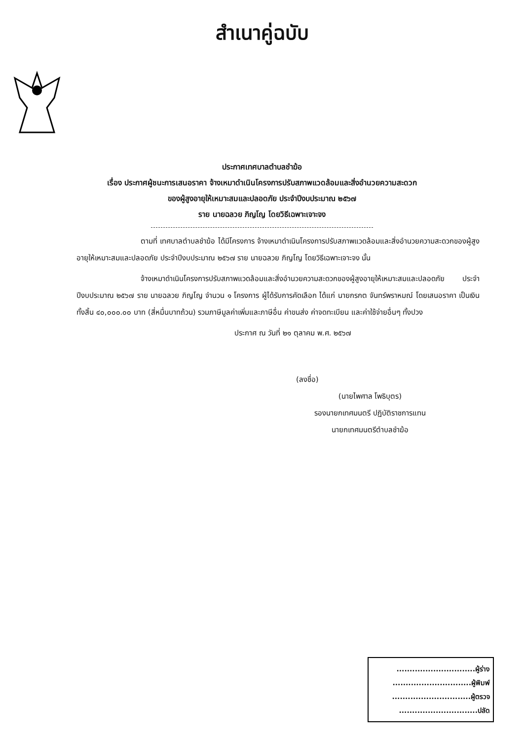สำเนาคู่ฉบับ
ประกาศเทศบาลตำบลชำฆ้อ
เรื่อง ประกาศผู้ชนะการเสนอราคา จ้างเหมาดำเนินโครงการปรับสภาพแวดล้อมและสิ่งอำนวยความสะดวก
ของผู้สูงอายุให้เหมาะสมและปลอดภัย ประจำปีงบประมาณ ๒๕๖๗
ราย นายฉลวย ภิญโญ โดยวิธีเฉพาะเจาะจง
ตามที่ เทศบาลตำบลชำฆ้อ ได้มีโครงการ จ้างเหมาดำเนินโครงการปรับสภาพแวดล้อมและสิ่งอำนวยความสะดวกของผู้สูงอายุให้เหมาะสมและปลอดภัย ประจำปีงบประมาณ ๒๕๖๗ ราย นายฉลวย ภิญโญ โดยวิธีเฉพาะเจาะจง นั้น
จ้างเหมาดำเนินโครงการปรับสภาพแวดล้อมและสิ่งอำนวยความสะดวกของผู้สูงอายุให้เหมาะสมและปลอดภัย ประจำปีงบประมาณ ๒๕๖๗ ราย นายฉลวย ภิญโญ จำนวน ๑ โครงการ ผู้ได้รับการคัดเลือก ได้แก่ นายกรกต จันทร์พราหมณ์ โดยเสนอราคา เป็นเงินทั้งสิ้น ๔๐,๐๐๐.๐๐ บาท (สี่หมื่นบาทถ้วน) รวมภาษีมูลค่าเพิ่มและภาษีอื่น ค่าขนส่ง ค่าจดทะเบียน และค่าใช้จ่ายอื่นๆ ทั้งปวง
ประกาศ ณ วันที่ ๒๑ ตุลาคม พ.ศ. ๒๕๖๗
(ลงชื่อ)
(นายไพศาล โพธิบุตร)
รองนายกเทศมนตรี ปฏิบัติราชการแทน
นายกเทศมนตรีตำบลชำฆ้อ
..............................ผู้ร่าง
..............................ผู้พิมพ์
..............................ผู้ตรวจ
..............................ปลัด